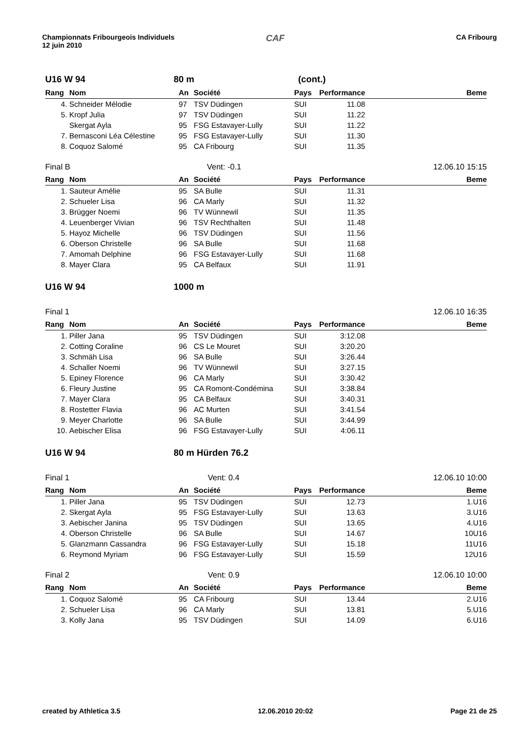Championnats Fribourgeois Individuels
12 juin 2010
CAF
CA Fribourg
U16 W 94 80 m (cont.)
| Rang | Nom | An | Société | Pays | Performance | Beme |
| --- | --- | --- | --- | --- | --- | --- |
| 4. | Schneider Mélodie | 97 | TSV Düdingen | SUI | 11.08 | |
| 5. | Kropf Julia | 97 | TSV Düdingen | SUI | 11.22 | |
| | Skergat Ayla | 95 | FSG Estavayer-Lully | SUI | 11.22 | |
| 7. | Bernasconi Léa Célestine | 95 | FSG Estavayer-Lully | SUI | 11.30 | |
| 8. | Coquoz Salomé | 95 | CA Fribourg | SUI | 11.35 | |
Final B Vent: -0.1 12.06.10 15:15
| Rang | Nom | An | Société | Pays | Performance | Beme |
| --- | --- | --- | --- | --- | --- | --- |
| 1. | Sauteur Amélie | 95 | SA Bulle | SUI | 11.31 | |
| 2. | Schueler Lisa | 96 | CA Marly | SUI | 11.32 | |
| 3. | Brügger Noemi | 96 | TV Wünnewil | SUI | 11.35 | |
| 4. | Leuenberger Vivian | 96 | TSV Rechthalten | SUI | 11.48 | |
| 5. | Hayoz Michelle | 96 | TSV Düdingen | SUI | 11.56 | |
| 6. | Oberson Christelle | 96 | SA Bulle | SUI | 11.68 | |
| 7. | Amomah Delphine | 96 | FSG Estavayer-Lully | SUI | 11.68 | |
| 8. | Mayer Clara | 95 | CA Belfaux | SUI | 11.91 | |
U16 W 94 1000 m
Final 1 12.06.10 16:35
| Rang | Nom | An | Société | Pays | Performance | Beme |
| --- | --- | --- | --- | --- | --- | --- |
| 1. | Piller Jana | 95 | TSV Düdingen | SUI | 3:12.08 | |
| 2. | Cotting Coraline | 96 | CS Le Mouret | SUI | 3:20.20 | |
| 3. | Schmäh Lisa | 96 | SA Bulle | SUI | 3:26.44 | |
| 4. | Schaller Noemi | 96 | TV Wünnewil | SUI | 3:27.15 | |
| 5. | Epiney Florence | 96 | CA Marly | SUI | 3:30.42 | |
| 6. | Fleury Justine | 95 | CA Romont-Condémina | SUI | 3:38.84 | |
| 7. | Mayer Clara | 95 | CA Belfaux | SUI | 3:40.31 | |
| 8. | Rostetter Flavia | 96 | AC Murten | SUI | 3:41.54 | |
| 9. | Meyer Charlotte | 96 | SA Bulle | SUI | 3:44.99 | |
| 10. | Aebischer Elisa | 96 | FSG Estavayer-Lully | SUI | 4:06.11 | |
U16 W 94 80 m Hürden 76.2
Final 1 Vent: 0.4 12.06.10 10:00
| Rang | Nom | An | Société | Pays | Performance | Beme |
| --- | --- | --- | --- | --- | --- | --- |
| 1. | Piller Jana | 95 | TSV Düdingen | SUI | 12.73 | 1.U16 |
| 2. | Skergat Ayla | 95 | FSG Estavayer-Lully | SUI | 13.63 | 3.U16 |
| 3. | Aebischer Janina | 95 | TSV Düdingen | SUI | 13.65 | 4.U16 |
| 4. | Oberson Christelle | 96 | SA Bulle | SUI | 14.67 | 10U16 |
| 5. | Glanzmann Cassandra | 96 | FSG Estavayer-Lully | SUI | 15.18 | 11U16 |
| 6. | Reymond Myriam | 96 | FSG Estavayer-Lully | SUI | 15.59 | 12U16 |
Final 2 Vent: 0.9 12.06.10 10:00
| Rang | Nom | An | Société | Pays | Performance | Beme |
| --- | --- | --- | --- | --- | --- | --- |
| 1. | Coquoz Salomé | 95 | CA Fribourg | SUI | 13.44 | 2.U16 |
| 2. | Schueler Lisa | 96 | CA Marly | SUI | 13.81 | 5.U16 |
| 3. | Kolly Jana | 95 | TSV Düdingen | SUI | 14.09 | 6.U16 |
created by Athletica 3.5 12.06.2010 20:02 Page 21 de 25